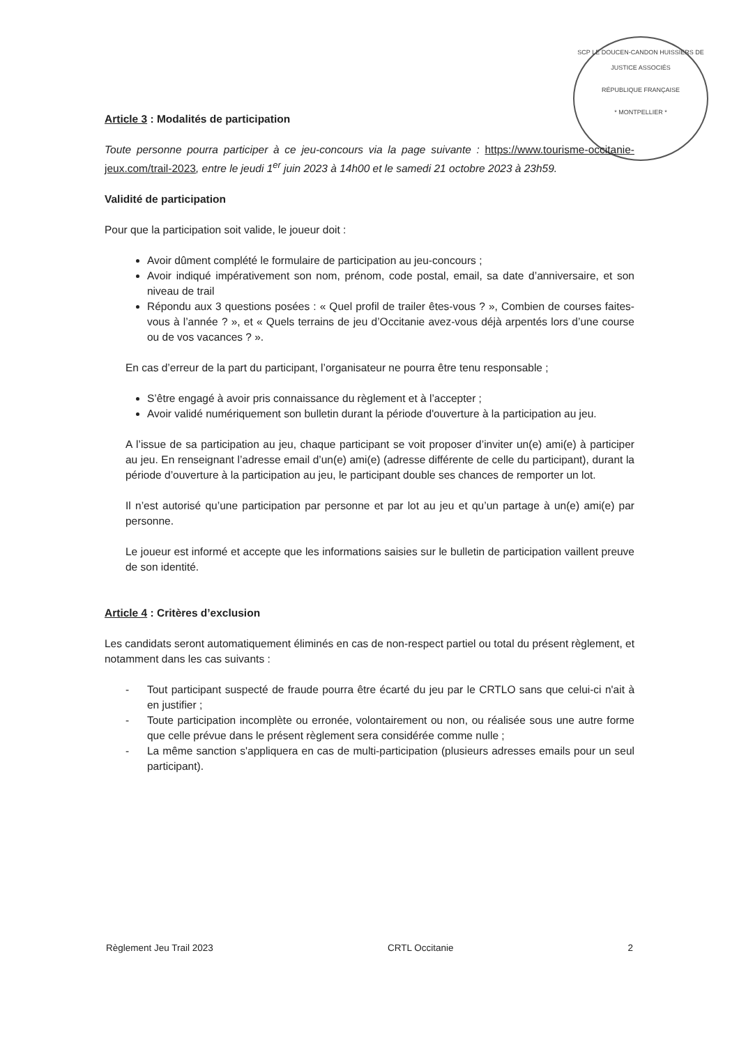SCP LE DOUCEN-CANDON HUISSIERS DE JUSTICE ASSOCIÉS
RÉPUBLIQUE FRANÇAISE
* MONTPELLIER *
Article 3 : Modalités de participation
Toute personne pourra participer à ce jeu-concours via la page suivante : https://www.tourisme-occitanie-jeux.com/trail-2023, entre le jeudi 1<sup>er</sup> juin 2023 à 14h00 et le samedi 21 octobre 2023 à 23h59.
Validité de participation
Pour que la participation soit valide, le joueur doit :
Avoir dûment complété le formulaire de participation au jeu-concours ;
Avoir indiqué impérativement son nom, prénom, code postal, email, sa date d’anniversaire, et son niveau de trail
Répondu aux 3 questions posées : « Quel profil de trailer êtes-vous ? », Combien de courses faites-vous à l’année ? », et « Quels terrains de jeu d’Occitanie avez-vous déjà arpentés lors d’une course ou de vos vacances ? ».
En cas d’erreur de la part du participant, l’organisateur ne pourra être tenu responsable ;
S’être engagé à avoir pris connaissance du règlement et à l’accepter ;
Avoir validé numériquement son bulletin durant la période d'ouverture à la participation au jeu.
A l’issue de sa participation au jeu, chaque participant se voit proposer d’inviter un(e) ami(e) à participer au jeu. En renseignant l’adresse email d’un(e) ami(e) (adresse différente de celle du participant), durant la période d’ouverture à la participation au jeu, le participant double ses chances de remporter un lot.
Il n’est autorisé qu’une participation par personne et par lot au jeu et qu’un partage à un(e) ami(e) par personne.
Le joueur est informé et accepte que les informations saisies sur le bulletin de participation vaillent preuve de son identité.
Article 4 : Critères d’exclusion
Les candidats seront automatiquement éliminés en cas de non-respect partiel ou total du présent règlement, et notamment dans les cas suivants :
- Tout participant suspecté de fraude pourra être écarté du jeu par le CRTLO sans que celui-ci n'ait à en justifier ;
- Toute participation incomplète ou erronée, volontairement ou non, ou réalisée sous une autre forme que celle prévue dans le présent règlement sera considérée comme nulle ;
- La même sanction s'appliquera en cas de multi-participation (plusieurs adresses emails pour un seul participant).
Règlement Jeu Trail 2023 CRTL Occitanie 2